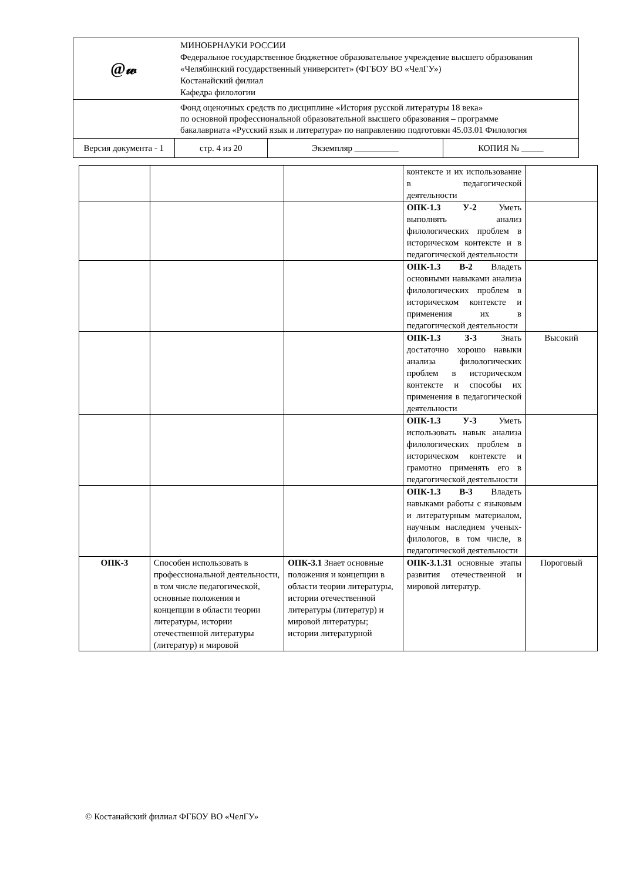| @𝓌 | МИНОБРНАУКИ РОССИИ Федеральное государственное бюджетное образовательное учреждение высшего образования «Челябинский государственный университет» (ФГБОУ ВО «ЧелГУ») Костанайский филиал Кафедра филологии | | |
| | Фонд оценочных средств по дисциплине «История русской литературы 18 века» по основной профессиональной образовательной высшего образования – программе бакалавриата «Русский язык и литература» по направлению подготовки 45.03.01 Филология | | |
| Версия документа - 1 | стр. 4 из 20 | Экземпляр __________ | КОПИЯ № _____ |
| | | | контексте и их использование в педагогической деятельности | |
| | | | ОПК-1.3 У-2 Уметь выполнять анализ филологических проблем в историческом контексте и в педагогической деятельности | |
| | | | ОПК-1.3 В-2 Владеть основными навыками анализа филологических проблем в историческом контексте и применения их в педагогической деятельности | |
| | | | ОПК-1.3 З-3 Знать достаточно хорошо навыки анализа филологических проблем в историческом контексте и способы их применения в педагогической деятельности | Высокий |
| | | | ОПК-1.3 У-3 Уметь использовать навык анализа филологических проблем в историческом контексте и грамотно применять его в педагогической деятельности | |
| | | | ОПК-1.3 В-3 Владеть навыками работы с языковым и литературным материалом, научным наследием ученых-филологов, в том числе, в педагогической деятельности | |
| ОПК-3 | Способен использовать в профессиональной деятельности, в том числе педагогической, основные положения и концепции в области теории литературы, истории отечественной литературы (литератур) и мировой | ОПК-3.1 Знает основные положения и концепции в области теории литературы, истории отечественной литературы (литератур) и мировой литературы; истории литературной | ОПК-3.1.З1 основные этапы развития отечественной и мировой литератур. | Пороговый |
© Костанайский филиал ФГБОУ ВО «ЧелГУ»